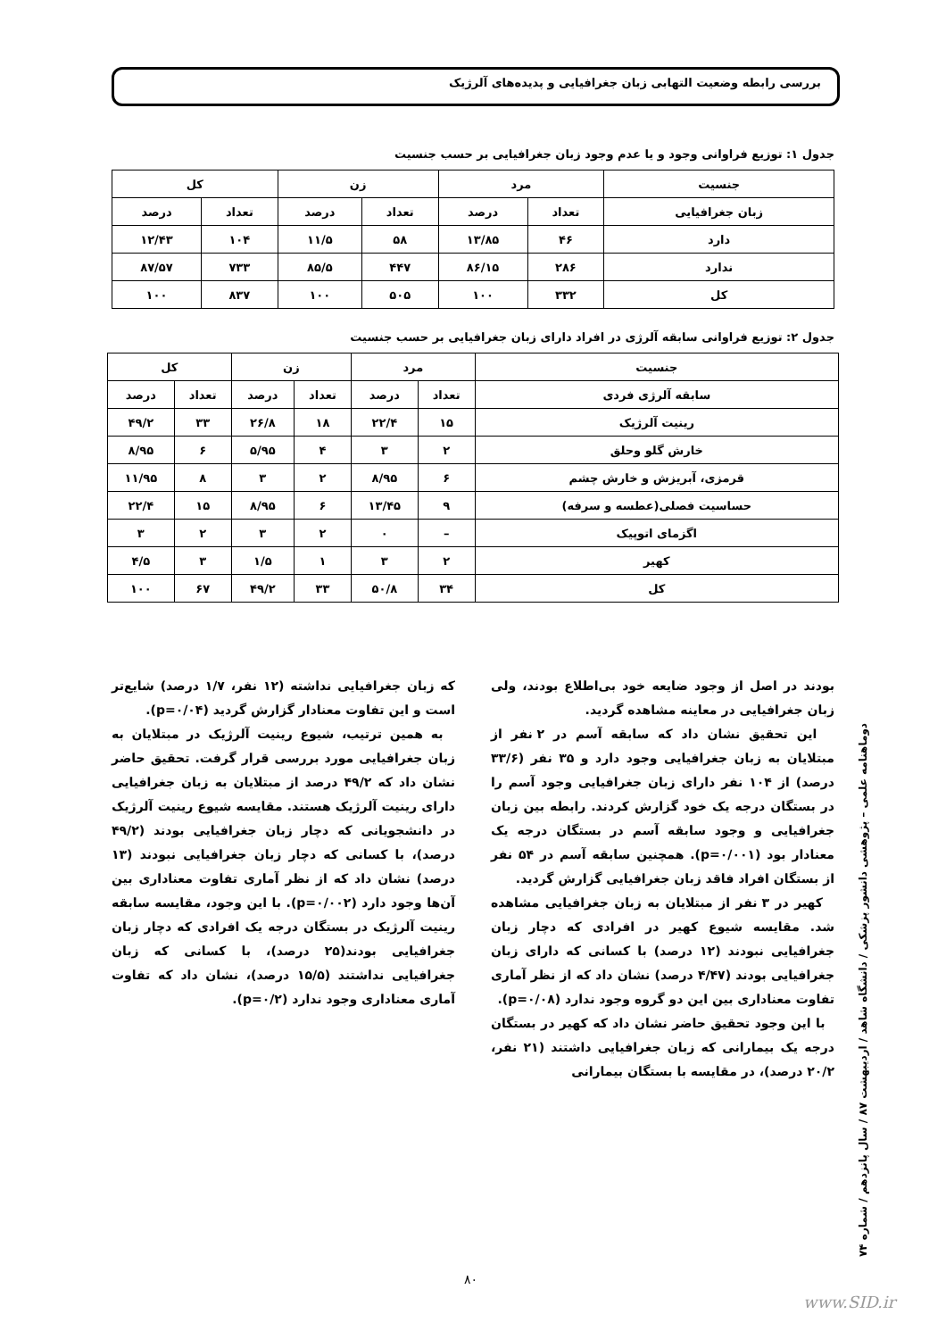بررسی رابطه وضعیت التهابی زبان جغرافیایی و پدیده‌های آلرژیک
جدول ۱: توزیع فراوانی وجود و یا عدم وجود زبان جغرافیایی بر حسب جنسیت
| جنسیت | مرد | | زن | | کل | |
| --- | --- | --- | --- | --- | --- | --- |
| زبان جغرافیایی | تعداد | درصد | تعداد | درصد | تعداد | درصد |
| دارد | ۴۶ | ۱۳/۸۵ | ۵۸ | ۱۱/۵ | ۱۰۴ | ۱۲/۴۳ |
| ندارد | ۲۸۶ | ۸۶/۱۵ | ۴۴۷ | ۸۵/۵ | ۷۳۳ | ۸۷/۵۷ |
| کل | ۳۳۲ | ۱۰۰ | ۵۰۵ | ۱۰۰ | ۸۳۷ | ۱۰۰ |
جدول ۲: توزیع فراوانی سابقه آلرژی در افراد دارای زبان جغرافیایی بر حسب جنسیت
| جنسیت | مرد | | زن | | کل | |
| --- | --- | --- | --- | --- | --- | --- |
| سابقه آلرژی فردی | تعداد | درصد | تعداد | درصد | تعداد | درصد |
| رینیت آلرژیک | ۱۵ | ۲۲/۴ | ۱۸ | ۲۶/۸ | ۳۳ | ۴۹/۲ |
| خارش گلو وحلق | ۲ | ۳ | ۴ | ۵/۹۵ | ۶ | ۸/۹۵ |
| قرمزی، آبریزش و خارش چشم | ۶ | ۸/۹۵ | ۲ | ۳ | ۸ | ۱۱/۹۵ |
| حساسیت فصلی(عطسه و سرفه) | ۹ | ۱۳/۴۵ | ۶ | ۸/۹۵ | ۱۵ | ۲۲/۴ |
| اگزمای اتوپیک | – | ۰ | ۲ | ۳ | ۲ | ۳ |
| کهیر | ۲ | ۳ | ۱ | ۱/۵ | ۳ | ۴/۵ |
| کل | ۳۴ | ۵۰/۸ | ۳۳ | ۴۹/۲ | ۶۷ | ۱۰۰ |
بودند در اصل از وجود ضایعه خود بی‌اطلاع بودند، ولی زبان جغرافیایی در معاینه مشاهده گردید.
این تحقیق نشان داد که سابقه آسم در ۲ نفر از مبتلایان به زبان جغرافیایی وجود دارد و ۳۵ نفر (۳۳/۶ درصد) از ۱۰۴ نفر دارای زبان جغرافیایی وجود آسم را در بستگان درجه یک خود گزارش کردند. رابطه بین زبان جغرافیایی و وجود سابقه آسم در بستگان درجه یک معنادار بود (p=۰/۰۰۱). همچنین سابقه آسم در ۵۴ نفر از بستگان افراد فاقد زبان جغرافیایی گزارش گردید.
کهیر در ۳ نفر از مبتلایان به زبان جغرافیایی مشاهده شد. مقایسه شیوع کهیر در افرادی که دچار زبان جغرافیایی نبودند (۱۲ درصد) با کسانی که دارای زبان جغرافیایی بودند (۴/۴۷ درصد) نشان داد که از نظر آماری تفاوت معناداری بین این دو گروه وجود ندارد (p=۰/۰۸).
با این وجود تحقیق حاضر نشان داد که کهیر در بستگان درجه یک بیمارانی که زبان جغرافیایی داشتند (۲۱ نفر، ۲۰/۲ درصد)، در مقایسه با بستگان بیمارانی
که زبان جغرافیایی نداشته (۱۲ نفر، ۱/۷ درصد) شایع‌تر است و این تفاوت معنادار گزارش گردید (p=۰/۰۴).
به همین ترتیب، شیوع رینیت آلرژیک در مبتلایان به زبان جغرافیایی مورد بررسی قرار گرفت. تحقیق حاضر نشان داد که ۴۹/۲ درصد از مبتلایان به زبان جغرافیایی دارای رینیت آلرژیک هستند. مقایسه شیوع رینیت آلرژیک در دانشجویانی که دچار زبان جغرافیایی بودند (۴۹/۲ درصد)، با کسانی که دچار زبان جغرافیایی نبودند (۱۳ درصد) نشان داد که از نظر آماری تفاوت معناداری بین آن‌ها وجود دارد (p=۰/۰۰۲). با این وجود، مقایسه سابقه رینیت آلرژیک در بستگان درجه یک افرادی که دچار زبان جغرافیایی بودند(۲۵ درصد)، با کسانی که زبان جغرافیایی نداشتند (۱۵/۵ درصد)، نشان داد که تفاوت آماری معناداری وجود ندارد (p=۰/۲).
دوماهنامه علمی – پژوهشی دانشور پزشکی / دانشگاه شاهد / اردیبهشت ۸۷ / سال پانزدهم / شماره ۷۴
۸۰
www.SID.ir